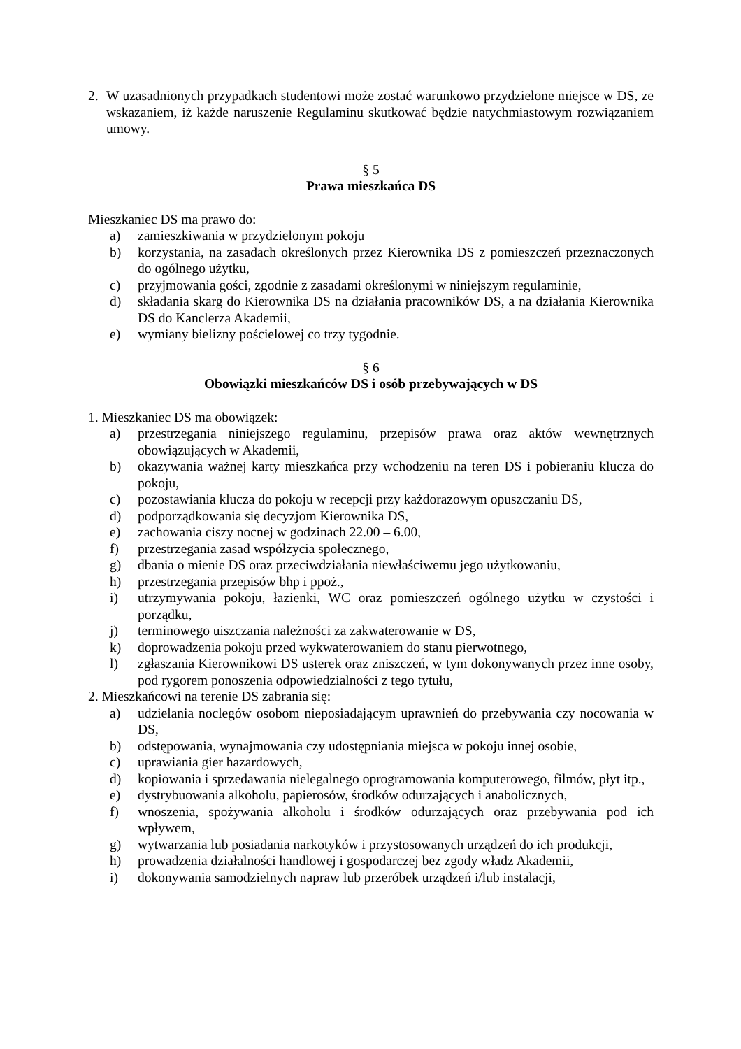2. W uzasadnionych przypadkach studentowi może zostać warunkowo przydzielone miejsce w DS, ze wskazaniem, iż każde naruszenie Regulaminu skutkować będzie natychmiastowym rozwiązaniem umowy.
§ 5
Prawa mieszkańca DS
Mieszkaniec DS ma prawo do:
a) zamieszkiwania w przydzielonym pokoju
b) korzystania, na zasadach określonych przez Kierownika DS z pomieszczeń przeznaczonych do ogólnego użytku,
c) przyjmowania gości, zgodnie z zasadami określonymi w niniejszym regulaminie,
d) składania skarg do Kierownika DS na działania pracowników DS, a na działania Kierownika DS do Kanclerza Akademii,
e) wymiany bielizny pościelowej co trzy tygodnie.
§ 6
Obowiązki mieszkańców DS i osób przebywających w DS
1. Mieszkaniec DS ma obowiązek:
a) przestrzegania niniejszego regulaminu, przepisów prawa oraz aktów wewnętrznych obowiązujących w Akademii,
b) okazywania ważnej karty mieszkańca przy wchodzeniu na teren DS i pobieraniu klucza do pokoju,
c) pozostawiania klucza do pokoju w recepcji przy każdorazowym opuszczaniu DS,
d) podporządkowania się decyzjom Kierownika DS,
e) zachowania ciszy nocnej w godzinach 22.00 – 6.00,
f) przestrzegania zasad współżycia społecznego,
g) dbania o mienie DS oraz przeciwdziałania niewłaściwemu jego użytkowaniu,
h) przestrzegania przepisów bhp i ppoż.,
i) utrzymywania pokoju, łazienki, WC oraz pomieszczeń ogólnego użytku w czystości i porządku,
j) terminowego uiszczania należności za zakwaterowanie w DS,
k) doprowadzenia pokoju przed wykwaterowaniem do stanu pierwotnego,
l) zgłaszania Kierownikowi DS usterek oraz zniszczeń, w tym dokonywanych przez inne osoby, pod rygorem ponoszenia odpowiedzialności z tego tytułu,
2. Mieszkańcowi na terenie DS zabrania się:
a) udzielania noclegów osobom nieposiadającym uprawnień do przebywania czy nocowania w DS,
b) odstępowania, wynajmowania czy udostępniania miejsca w pokoju innej osobie,
c) uprawiania gier hazardowych,
d) kopiowania i sprzedawania nielegalnego oprogramowania komputerowego, filmów, płyt itp.,
e) dystrybuowania alkoholu, papierosów, środków odurzających i anabolicznych,
f) wnoszenia, spożywania alkoholu i środków odurzających oraz przebywania pod ich wpływem,
g) wytwarzania lub posiadania narkotyków i przystosowanych urządzeń do ich produkcji,
h) prowadzenia działalności handlowej i gospodarczej bez zgody władz Akademii,
i) dokonywania samodzielnych napraw lub przeróbek urządzeń i/lub instalacji,